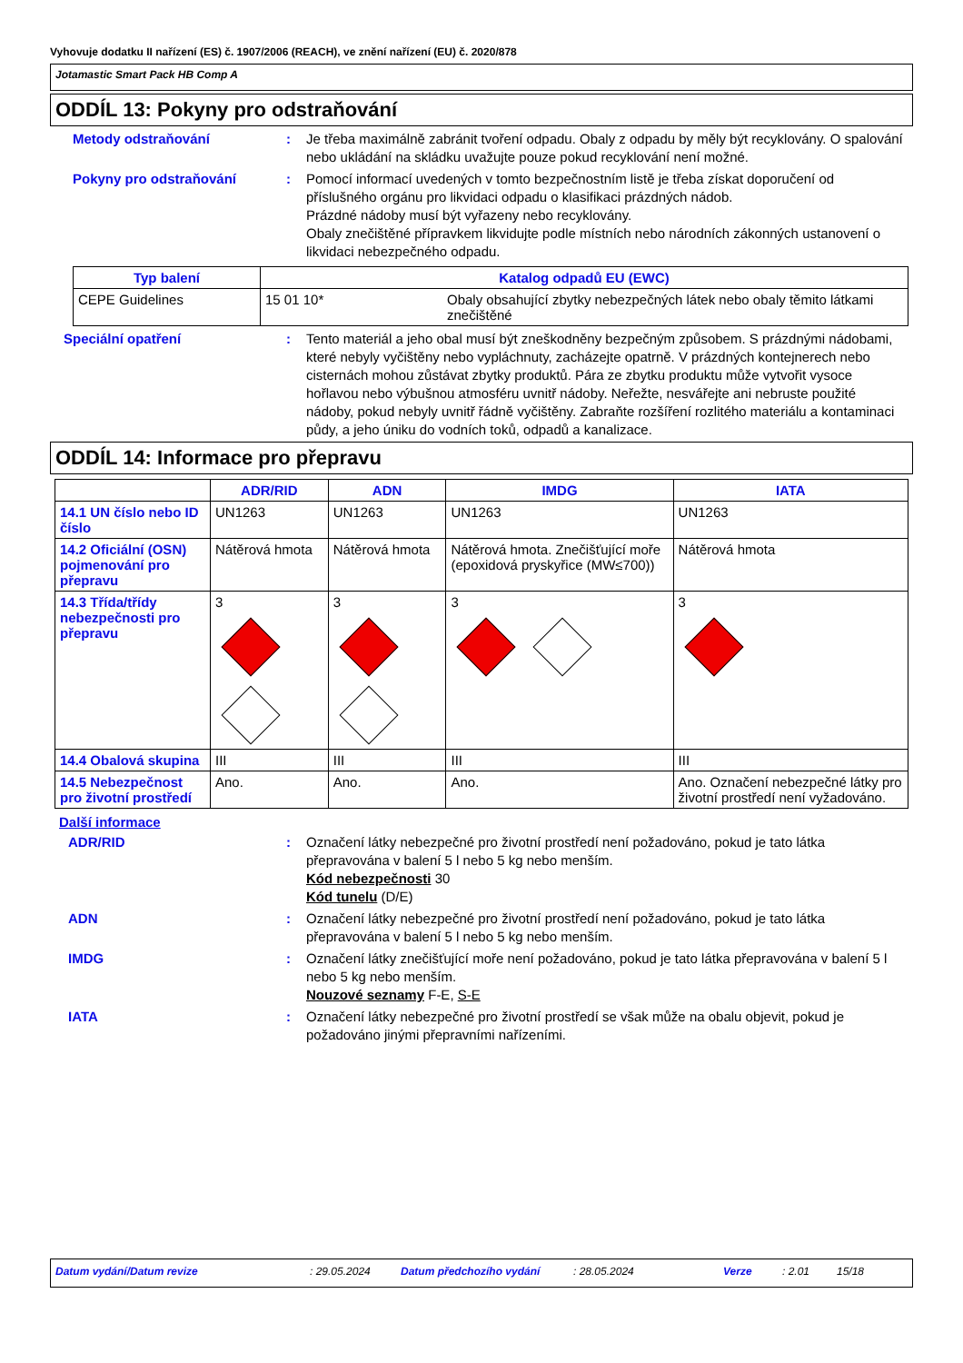Vyhovuje dodatku II nařízení (ES) č. 1907/2006 (REACH), ve znění nařízení (EU) č. 2020/878
Jotamastic Smart Pack HB Comp A
ODDÍL 13: Pokyny pro odstraňování
Metody odstraňování : Je třeba maximálně zabránit tvoření odpadu. Obaly z odpadu by měly být recyklovány. O spalování nebo ukládání na skládku uvažujte pouze pokud recyklování není možné.
Pokyny pro odstraňování : Pomocí informací uvedených v tomto bezpečnostním listě je třeba získat doporučení od příslušného orgánu pro likvidaci odpadu o klasifikaci prázdných nádob.
Prázdné nádoby musí být vyřazeny nebo recyklovány.
Obaly znečištěné přípravkem likvidujte podle místních nebo národních zákonných ustanovení o likvidaci nebezpečného odpadu.
| Typ balení | Katalog odpadů EU (EWC) | |
| --- | --- | --- |
| CEPE Guidelines | 15 01 10* | Obaly obsahující zbytky nebezpečných látek nebo obaly těmito látkami znečištěné |
Speciální opatření : Tento materiál a jeho obal musí být zneškodněny bezpečným způsobem. S prázdnými nádobami, které nebyly vyčištěny nebo vypláchnuty, zacházejte opatrně. V prázdných kontejnerech nebo cisternách mohou zůstávat zbytky produktů. Pára ze zbytku produktu může vytvořit vysoce hořlavou nebo výbušnou atmosféru uvnitř nádoby. Neřežte, nesvářejte ani nebruste použité nádoby, pokud nebyly uvnitř řádně vyčištěny. Zabraňte rozšíření rozlitého materiálu a kontaminaci půdy, a jeho úniku do vodních toků, odpadů a kanalizace.
ODDÍL 14: Informace pro přepravu
| | ADR/RID | ADN | IMDG | IATA |
| --- | --- | --- | --- | --- |
| 14.1 UN číslo nebo ID číslo | UN1263 | UN1263 | UN1263 | UN1263 |
| 14.2 Oficiální (OSN) pojmenování pro přepravu | Nátěrová hmota | Nátěrová hmota | Nátěrová hmota. Znečišťující moře (epoxidová pryskyřice (MW≤700)) | Nátěrová hmota |
| 14.3 Třída/třídy nebezpečnosti pro přepravu | 3 | 3 | 3 | 3 |
| 14.4 Obalová skupina | III | III | III | III |
| 14.5 Nebezpečnost pro životní prostředí | Ano. | Ano. | Ano. | Ano. Označení nebezpečné látky pro životní prostředí není vyžadováno. |
Další informace
ADR/RID : Označení látky nebezpečné pro životní prostředí není požadováno, pokud je tato látka přepravována v balení 5 l nebo 5 kg nebo menším.
Kód nebezpečnosti 30
Kód tunelu (D/E)
ADN : Označení látky nebezpečné pro životní prostředí není požadováno, pokud je tato látka přepravována v balení 5 l nebo 5 kg nebo menším.
IMDG : Označení látky znečišťující moře není požadováno, pokud je tato látka přepravována v balení 5 l nebo 5 kg nebo menším.
Nouzové seznamy F-E, S-E
IATA : Označení látky nebezpečné pro životní prostředí se však může na obalu objevit, pokud je požadováno jinými přepravními nařízeními.
Datum vydání/Datum revize: 29.05.2024 Datum předchozího vydání: 28.05.2024 Verze: 2.01 15/18